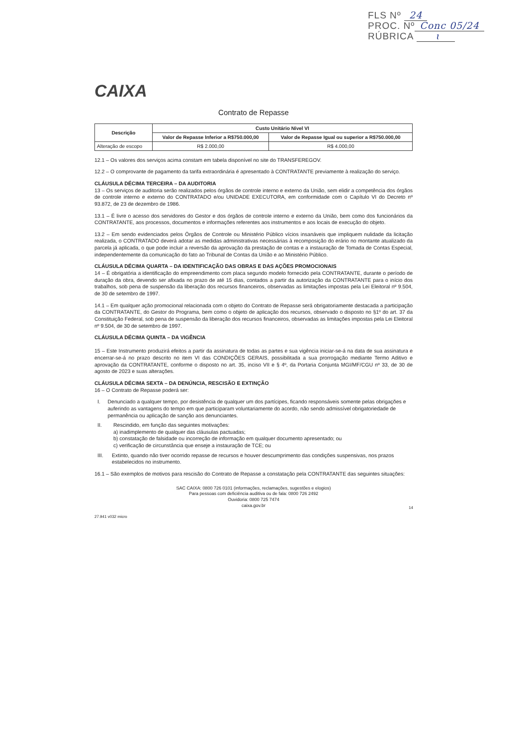FLS Nº 24
PROC. Nº Conc 05/24
RÚBRICA ɩ
CAIXA
Contrato de Repasse
| Descrição | Custo Unitário Nível VI | |
| --- | --- | --- |
| | Valor de Repasse Inferior a R$750.000,00 | Valor de Repasse Igual ou superior a R$750.000,00 |
| Alteração de escopo | R$ 2.000,00 | R$ 4.000,00 |
12.1 – Os valores dos serviços acima constam em tabela disponível no site do TRANSFEREGOV.
12.2 – O comprovante de pagamento da tarifa extraordinária é apresentado à CONTRATANTE previamente à realização do serviço.
CLÁUSULA DÉCIMA TERCEIRA – DA AUDITORIA
13 – Os serviços de auditoria serão realizados pelos órgãos de controle interno e externo da União, sem elidir a competência dos órgãos de controle interno e externo do CONTRATADO e/ou UNIDADE EXECUTORA, em conformidade com o Capítulo VI do Decreto nº 93.872, de 23 de dezembro de 1986.
13.1 – É livre o acesso dos servidores do Gestor e dos órgãos de controle interno e externo da União, bem como dos funcionários da CONTRATANTE, aos processos, documentos e informações referentes aos instrumentos e aos locais de execução do objeto.
13.2 – Em sendo evidenciados pelos Órgãos de Controle ou Ministério Público vícios insanáveis que impliquem nulidade da licitação realizada, o CONTRATADO deverá adotar as medidas administrativas necessárias à recomposição do erário no montante atualizado da parcela já aplicada, o que pode incluir a reversão da aprovação da prestação de contas e a instauração de Tomada de Contas Especial, independentemente da comunicação do fato ao Tribunal de Contas da União e ao Ministério Público.
CLÁUSULA DÉCIMA QUARTA – DA IDENTIFICAÇÃO DAS OBRAS E DAS AÇÕES PROMOCIONAIS
14 – É obrigatória a identificação do empreendimento com placa segundo modelo fornecido pela CONTRATANTE, durante o período de duração da obra, devendo ser afixada no prazo de até 15 dias, contados a partir da autorização da CONTRATANTE para o início dos trabalhos, sob pena de suspensão da liberação dos recursos financeiros, observadas as limitações impostas pela Lei Eleitoral nº 9.504, de 30 de setembro de 1997.
14.1 – Em qualquer ação promocional relacionada com o objeto do Contrato de Repasse será obrigatoriamente destacada a participação da CONTRATANTE, do Gestor do Programa, bem como o objeto de aplicação dos recursos, observado o disposto no §1º do art. 37 da Constituição Federal, sob pena de suspensão da liberação dos recursos financeiros, observadas as limitações impostas pela Lei Eleitoral nº 9.504, de 30 de setembro de 1997.
CLÁUSULA DÉCIMA QUINTA – DA VIGÊNCIA
15 – Este Instrumento produzirá efeitos a partir da assinatura de todas as partes e sua vigência iniciar-se-á na data de sua assinatura e encerrar-se-á no prazo descrito no item VI das CONDIÇÕES GERAIS, possibilitada a sua prorrogação mediante Termo Aditivo e aprovação da CONTRATANTE, conforme o disposto no art. 35, inciso VII e § 4º, da Portaria Conjunta MGI/MF/CGU nº 33, de 30 de agosto de 2023 e suas alterações.
CLÁUSULA DÉCIMA SEXTA – DA DENÚNCIA, RESCISÃO E EXTINÇÃO
16 – O Contrato de Repasse poderá ser:
I. Denunciado a qualquer tempo, por desistência de qualquer um dos partícipes, ficando responsáveis somente pelas obrigações e auferindo as vantagens do tempo em que participaram voluntariamente do acordo, não sendo admissível obrigatoriedade de permanência ou aplicação de sanção aos denunciantes.
II. Rescindido, em função das seguintes motivações:
a) inadimplemento de qualquer das cláusulas pactuadas;
b) constatação de falsidade ou incorreção de informação em qualquer documento apresentado; ou
c) verificação de circunstância que enseje a instauração de TCE; ou
III. Extinto, quando não tiver ocorrido repasse de recursos e houver descumprimento das condições suspensivas, nos prazos estabelecidos no instrumento.
16.1 – São exemplos de motivos para rescisão do Contrato de Repasse a constatação pela CONTRATANTE das seguintes situações:
SAC CAIXA: 0800 726 0101 (informações, reclamações, sugestões e elogios)
Para pessoas com deficiência auditiva ou de fala: 0800 726 2492
Ouvidoria: 0800 725 7474
caixa.gov.br
27.941 v032 micro
14